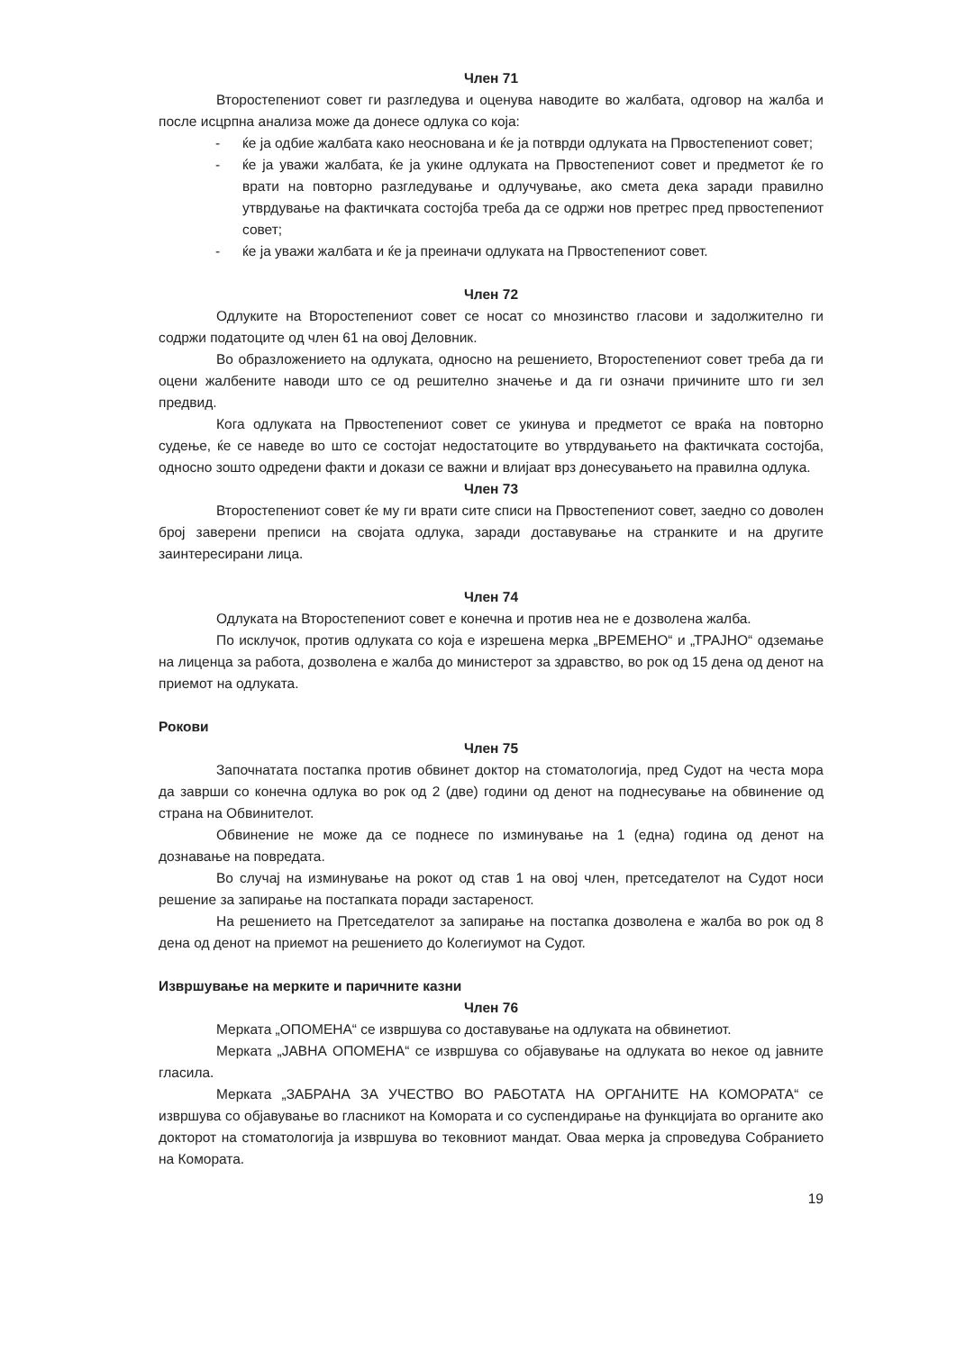Член 71
Второстепениот совет ги разгледува и оценува наводите во жалбата, одговор на жалба и после исцрпна анализа може да донесе одлука со која:
- ќе ја одбие жалбата како неоснована и ќе ја потврди одлуката на Првостепениот совет;
- ќе ја уважи жалбата, ќе ја укине одлуката на Првостепениот совет и предметот ќе го врати на повторно разгледување и одлучување, ако смета дека заради правилно утврдување на фактичката состојба треба да се одржи нов претрес пред првостепениот совет;
- ќе ја уважи жалбата и ќе ја преиначи одлуката на Првостепениот совет.
Член 72
Одлуките на Второстепениот совет се носат со мнозинство гласови и задолжително ги содржи податоците од член 61 на овој Деловник.
Во образложението на одлуката, односно на решението, Второстепениот совет треба да ги оцени жалбените наводи што се од решително значење и да ги означи причините што ги зел предвид.
Кога одлуката на Првостепениот совет се укинува и предметот се враќа на повторно судење, ќе се наведе во што се состојат недостатоците во утврдувањето на фактичката состојба, односно зошто одредени факти и докази се важни и влијаат врз донесувањето на правилна одлука.
Член 73
Второстепениот совет ќе му ги врати сите списи на Првостепениот совет, заедно со доволен број заверени преписи на својата одлука, заради доставување на странките и на другите заинтересирани лица.
Член 74
Одлуката на Второстепениот совет е конечна и против неа не е дозволена жалба.
По исклучок, против одлуката со која е изрешена мерка „ВРЕМЕНО“ и „ТРАЈНО“ одземање на лиценца за работа, дозволена е жалба до министерот за здравство, во рок од 15 дена од денот на приемот на одлуката.
Рокови
Член 75
Започнатата постапка против обвинет доктор на стоматологија, пред Судот на честа мора да заврши со конечна одлука во рок од 2 (две) години од денот на поднесување на обвинение од страна на Обвинителот.
Обвинение не може да се поднесе по изминување на 1 (една) година од денот на дознавање на повредата.
Во случај на изминување на рокот од став 1 на овој член, претседателот на Судот носи решение за запирање на постапката поради застареност.
На решението на Претседателот за запирање на постапка дозволена е жалба во рок од 8 дена од денот на приемот на решението до Колегиумот на Судот.
Извршување на мерките и паричните казни
Член 76
Мерката „ОПОМЕНА“ се извршува со доставување на одлуката на обвинетиот.
Мерката „ЈАВНА ОПОМЕНА“ се извршува со објавување на одлуката во некое од јавните гласила.
Мерката „ЗАБРАНА ЗА УЧЕСТВО ВО РАБОТАТА НА ОРГАНИТЕ НА КОМОРАТА“ се извршува со објавување во гласникот на Комората и со суспендирање на функцијата во органите ако докторот на стоматологија ја извршува во тековниот мандат. Оваа мерка ја спроведува Собранието на Комората.
19